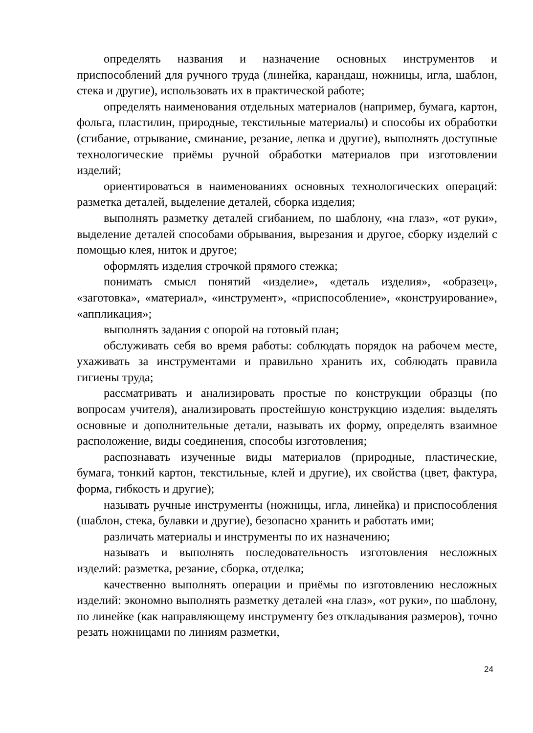определять названия и назначение основных инструментов и приспособлений для ручного труда (линейка, карандаш, ножницы, игла, шаблон, стека и другие), использовать их в практической работе;
определять наименования отдельных материалов (например, бумага, картон, фольга, пластилин, природные, текстильные материалы) и способы их обработки (сгибание, отрывание, сминание, резание, лепка и другие), выполнять доступные технологические приёмы ручной обработки материалов при изготовлении изделий;
ориентироваться в наименованиях основных технологических операций: разметка деталей, выделение деталей, сборка изделия;
выполнять разметку деталей сгибанием, по шаблону, «на глаз», «от руки», выделение деталей способами обрывания, вырезания и другое, сборку изделий с помощью клея, ниток и другое;
оформлять изделия строчкой прямого стежка;
понимать смысл понятий «изделие», «деталь изделия», «образец», «заготовка», «материал», «инструмент», «приспособление», «конструирование», «аппликация»;
выполнять задания с опорой на готовый план;
обслуживать себя во время работы: соблюдать порядок на рабочем месте, ухаживать за инструментами и правильно хранить их, соблюдать правила гигиены труда;
рассматривать и анализировать простые по конструкции образцы (по вопросам учителя), анализировать простейшую конструкцию изделия: выделять основные и дополнительные детали, называть их форму, определять взаимное расположение, виды соединения, способы изготовления;
распознавать изученные виды материалов (природные, пластические, бумага, тонкий картон, текстильные, клей и другие), их свойства (цвет, фактура, форма, гибкость и другие);
называть ручные инструменты (ножницы, игла, линейка) и приспособления (шаблон, стека, булавки и другие), безопасно хранить и работать ими;
различать материалы и инструменты по их назначению;
называть и выполнять последовательность изготовления несложных изделий: разметка, резание, сборка, отделка;
качественно выполнять операции и приёмы по изготовлению несложных изделий: экономно выполнять разметку деталей «на глаз», «от руки», по шаблону, по линейке (как направляющему инструменту без откладывания размеров), точно резать ножницами по линиям разметки,
24